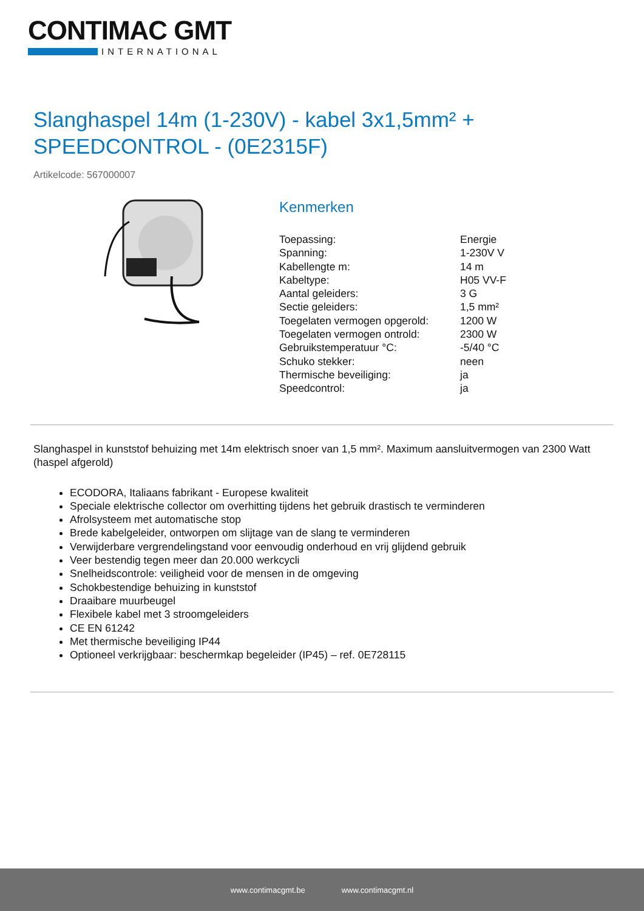CONTIMAC GMT
INTERNATIONAL
Slanghaspel 14m (1-230V) - kabel 3x1,5mm² + SPEEDCONTROL - (0E2315F)
Artikelcode: 567000007
Kenmerken
| Toepassing: | Energie |
| Spanning: | 1-230V V |
| Kabellengte m: | 14 m |
| Kabeltype: | H05 VV-F |
| Aantal geleiders: | 3 G |
| Sectie geleiders: | 1,5 mm² |
| Toegelaten vermogen opgerold: | 1200 W |
| Toegelaten vermogen ontrold: | 2300 W |
| Gebruikstemperatuur °C: | -5/40 °C |
| Schuko stekker: | neen |
| Thermische beveiliging: | ja |
| Speedcontrol: | ja |
Slanghaspel in kunststof behuizing met 14m elektrisch snoer van 1,5 mm². Maximum aansluitvermogen van 2300 Watt (haspel afgerold)
ECODORA, Italiaans fabrikant - Europese kwaliteit
Speciale elektrische collector om overhitting tijdens het gebruik drastisch te verminderen
Afrolsysteem met automatische stop
Brede kabelgeleider, ontworpen om slijtage van de slang te verminderen
Verwijderbare vergrendelingstand voor eenvoudig onderhoud en vrij glijdend gebruik
Veer bestendig tegen meer dan 20.000 werkcycli
Snelheidscontrole: veiligheid voor de mensen in de omgeving
Schokbestendige behuizing in kunststof
Draaibare muurbeugel
Flexibele kabel met 3 stroomgeleiders
CE EN 61242
Met thermische beveiliging IP44
Optioneel verkrijgbaar: beschermkap begeleider (IP45) – ref. 0E728115
www.contimacgmt.be www.contimacgmt.nl